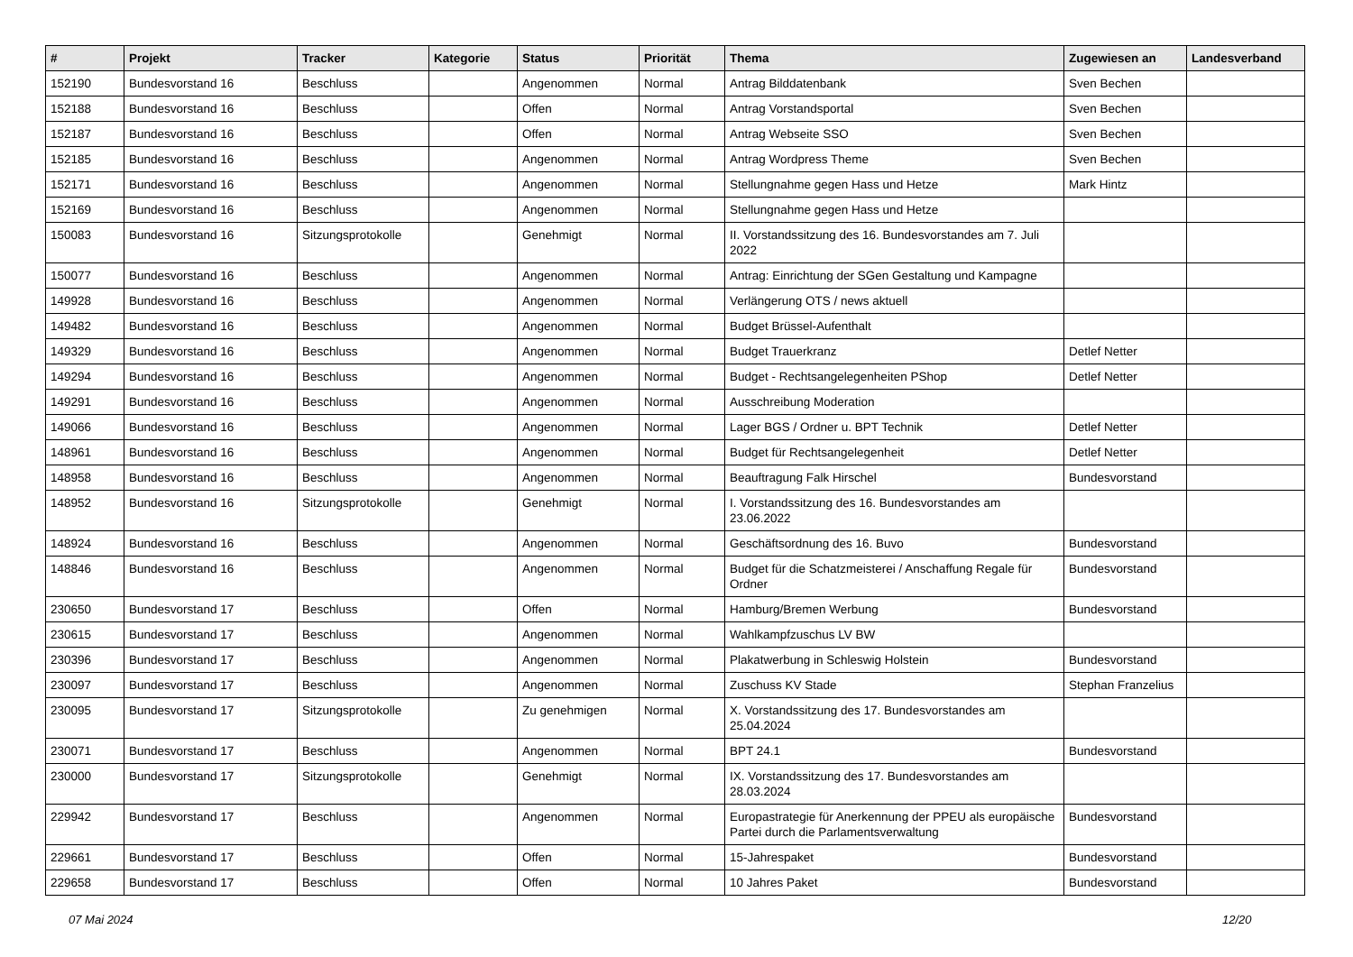| # | Projekt | Tracker | Kategorie | Status | Priorität | Thema | Zugewiesen an | Landesverband |
| --- | --- | --- | --- | --- | --- | --- | --- | --- |
| 152190 | Bundesvorstand 16 | Beschluss | | Angenommen | Normal | Antrag Bilddatenbank | Sven Bechen | |
| 152188 | Bundesvorstand 16 | Beschluss | | Offen | Normal | Antrag Vorstandsportal | Sven Bechen | |
| 152187 | Bundesvorstand 16 | Beschluss | | Offen | Normal | Antrag Webseite SSO | Sven Bechen | |
| 152185 | Bundesvorstand 16 | Beschluss | | Angenommen | Normal | Antrag Wordpress Theme | Sven Bechen | |
| 152171 | Bundesvorstand 16 | Beschluss | | Angenommen | Normal | Stellungnahme gegen Hass und Hetze | Mark Hintz | |
| 152169 | Bundesvorstand 16 | Beschluss | | Angenommen | Normal | Stellungnahme gegen Hass und Hetze | | |
| 150083 | Bundesvorstand 16 | Sitzungsprotokolle | | Genehmigt | Normal | II. Vorstandssitzung des 16. Bundesvorstandes am 7. Juli 2022 | | |
| 150077 | Bundesvorstand 16 | Beschluss | | Angenommen | Normal | Antrag: Einrichtung der SGen Gestaltung und Kampagne | | |
| 149928 | Bundesvorstand 16 | Beschluss | | Angenommen | Normal | Verlängerung OTS / news aktuell | | |
| 149482 | Bundesvorstand 16 | Beschluss | | Angenommen | Normal | Budget Brüssel-Aufenthalt | | |
| 149329 | Bundesvorstand 16 | Beschluss | | Angenommen | Normal | Budget Trauerkranz | Detlef Netter | |
| 149294 | Bundesvorstand 16 | Beschluss | | Angenommen | Normal | Budget - Rechtsangelegenheiten PShop | Detlef Netter | |
| 149291 | Bundesvorstand 16 | Beschluss | | Angenommen | Normal | Ausschreibung Moderation | | |
| 149066 | Bundesvorstand 16 | Beschluss | | Angenommen | Normal | Lager BGS / Ordner u. BPT Technik | Detlef Netter | |
| 148961 | Bundesvorstand 16 | Beschluss | | Angenommen | Normal | Budget für Rechtsangelegenheit | Detlef Netter | |
| 148958 | Bundesvorstand 16 | Beschluss | | Angenommen | Normal | Beauftragung Falk Hirschel | Bundesvorstand | |
| 148952 | Bundesvorstand 16 | Sitzungsprotokolle | | Genehmigt | Normal | I. Vorstandssitzung des 16. Bundesvorstandes am 23.06.2022 | | |
| 148924 | Bundesvorstand 16 | Beschluss | | Angenommen | Normal | Geschäftsordnung des 16. Buvo | Bundesvorstand | |
| 148846 | Bundesvorstand 16 | Beschluss | | Angenommen | Normal | Budget für die Schatzmeisterei / Anschaffung Regale für Ordner | Bundesvorstand | |
| 230650 | Bundesvorstand 17 | Beschluss | | Offen | Normal | Hamburg/Bremen Werbung | Bundesvorstand | |
| 230615 | Bundesvorstand 17 | Beschluss | | Angenommen | Normal | Wahlkampfzuschus LV BW | | |
| 230396 | Bundesvorstand 17 | Beschluss | | Angenommen | Normal | Plakatwerbung in Schleswig Holstein | Bundesvorstand | |
| 230097 | Bundesvorstand 17 | Beschluss | | Angenommen | Normal | Zuschuss KV Stade | Stephan Franzelius | |
| 230095 | Bundesvorstand 17 | Sitzungsprotokolle | | Zu genehmigen | Normal | X. Vorstandssitzung des 17. Bundesvorstandes am 25.04.2024 | | |
| 230071 | Bundesvorstand 17 | Beschluss | | Angenommen | Normal | BPT 24.1 | Bundesvorstand | |
| 230000 | Bundesvorstand 17 | Sitzungsprotokolle | | Genehmigt | Normal | IX. Vorstandssitzung des 17. Bundesvorstandes am 28.03.2024 | | |
| 229942 | Bundesvorstand 17 | Beschluss | | Angenommen | Normal | Europastrategie für Anerkennung der PPEU als europäische Partei durch die Parlamentsverwaltung | Bundesvorstand | |
| 229661 | Bundesvorstand 17 | Beschluss | | Offen | Normal | 15-Jahrespaket | Bundesvorstand | |
| 229658 | Bundesvorstand 17 | Beschluss | | Offen | Normal | 10 Jahres Paket | Bundesvorstand | |
07 Mai 2024 12/20